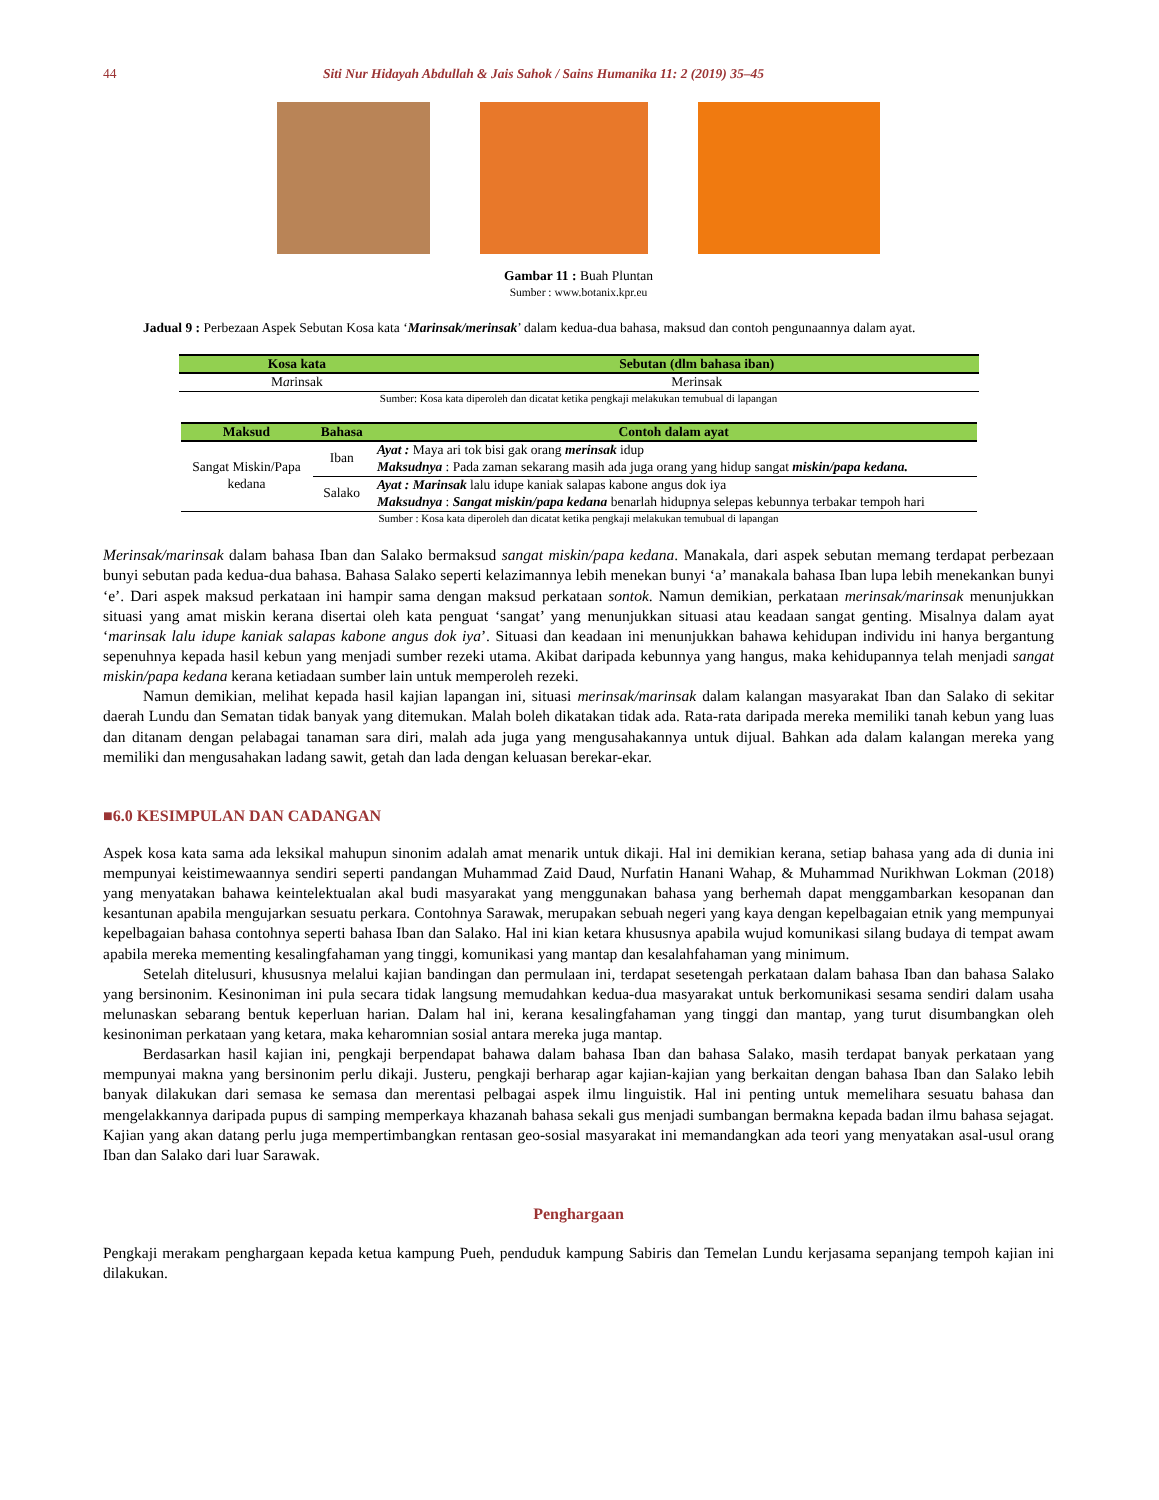44 Siti Nur Hidayah Abdullah & Jais Sahok / Sains Humanika 11: 2 (2019) 35–45
Gambar 11 : Buah Pluntan
Sumber : www.botanix.kpr.eu
Jadual 9 : Perbezaan Aspek Sebutan Kosa kata ‘Marinsak/merinsak’ dalam kedua-dua bahasa, maksud dan contoh pengunaannya dalam ayat.
| Kosa kata | Sebutan (dlm bahasa iban) |
| --- | --- |
| M a rinsak | M e rinsak |
| Sumber: Kosa kata diperoleh dan dicatat ketika pengkaji melakukan temubual di lapangan | |
| Maksud | Bahasa | Contoh dalam ayat |
| --- | --- | --- |
| Sangat Miskin/Papa kedana | Iban | Ayat : Maya ari tok bisi gak orang merinsak idup Maksudnya : Pada zaman sekarang masih ada juga orang yang hidup sangat miskin/papa kedana. |
| | Salako | Ayat : Marinsak lalu idupe kaniak salapas kabone angus dok iya Maksudnya : Sangat miskin/papa kedana benarlah hidupnya selepas kebunnya terbakar tempoh hari |
| Sumber : Kosa kata diperoleh dan dicatat ketika pengkaji melakukan temubual di lapangan | | |
Merinsak/marinsak dalam bahasa Iban dan Salako bermaksud sangat miskin/papa kedana. Manakala, dari aspek sebutan memang terdapat perbezaan bunyi sebutan pada kedua-dua bahasa. Bahasa Salako seperti kelazimannya lebih menekan bunyi ‘a’ manakala bahasa Iban lupa lebih menekankan bunyi ‘e’. Dari aspek maksud perkataan ini hampir sama dengan maksud perkataan sontok. Namun demikian, perkataan merinsak/marinsak menunjukkan situasi yang amat miskin kerana disertai oleh kata penguat ‘sangat’ yang menunjukkan situasi atau keadaan sangat genting. Misalnya dalam ayat ‘marinsak lalu idupe kaniak salapas kabone angus dok iya’. Situasi dan keadaan ini menunjukkan bahawa kehidupan individu ini hanya bergantung sepenuhnya kepada hasil kebun yang menjadi sumber rezeki utama. Akibat daripada kebunnya yang hangus, maka kehidupannya telah menjadi sangat miskin/papa kedana kerana ketiadaan sumber lain untuk memperoleh rezeki.
Namun demikian, melihat kepada hasil kajian lapangan ini, situasi merinsak/marinsak dalam kalangan masyarakat Iban dan Salako di sekitar daerah Lundu dan Sematan tidak banyak yang ditemukan. Malah boleh dikatakan tidak ada. Rata-rata daripada mereka memiliki tanah kebun yang luas dan ditanam dengan pelabagai tanaman sara diri, malah ada juga yang mengusahakannya untuk dijual. Bahkan ada dalam kalangan mereka yang memiliki dan mengusahakan ladang sawit, getah dan lada dengan keluasan berekar-ekar.
■6.0 KESIMPULAN DAN CADANGAN
Aspek kosa kata sama ada leksikal mahupun sinonim adalah amat menarik untuk dikaji. Hal ini demikian kerana, setiap bahasa yang ada di dunia ini mempunyai keistimewaannya sendiri seperti pandangan Muhammad Zaid Daud, Nurfatin Hanani Wahap, & Muhammad Nurikhwan Lokman (2018) yang menyatakan bahawa keintelektualan akal budi masyarakat yang menggunakan bahasa yang berhemah dapat menggambarkan kesopanan dan kesantunan apabila mengujarkan sesuatu perkara. Contohnya Sarawak, merupakan sebuah negeri yang kaya dengan kepelbagaian etnik yang mempunyai kepelbagaian bahasa contohnya seperti bahasa Iban dan Salako. Hal ini kian ketara khususnya apabila wujud komunikasi silang budaya di tempat awam apabila mereka mementing kesalingfahaman yang tinggi, komunikasi yang mantap dan kesalahfahaman yang minimum.
Setelah ditelusuri, khususnya melalui kajian bandingan dan permulaan ini, terdapat sesetengah perkataan dalam bahasa Iban dan bahasa Salako yang bersinonim. Kesinoniman ini pula secara tidak langsung memudahkan kedua-dua masyarakat untuk berkomunikasi sesama sendiri dalam usaha melunaskan sebarang bentuk keperluan harian. Dalam hal ini, kerana kesalingfahaman yang tinggi dan mantap, yang turut disumbangkan oleh kesinoniman perkataan yang ketara, maka keharomnian sosial antara mereka juga mantap.
Berdasarkan hasil kajian ini, pengkaji berpendapat bahawa dalam bahasa Iban dan bahasa Salako, masih terdapat banyak perkataan yang mempunyai makna yang bersinonim perlu dikaji. Justeru, pengkaji berharap agar kajian-kajian yang berkaitan dengan bahasa Iban dan Salako lebih banyak dilakukan dari semasa ke semasa dan merentasi pelbagai aspek ilmu linguistik. Hal ini penting untuk memelihara sesuatu bahasa dan mengelakkannya daripada pupus di samping memperkaya khazanah bahasa sekali gus menjadi sumbangan bermakna kepada badan ilmu bahasa sejagat. Kajian yang akan datang perlu juga mempertimbangkan rentasan geo-sosial masyarakat ini memandangkan ada teori yang menyatakan asal-usul orang Iban dan Salako dari luar Sarawak.
Penghargaan
Pengkaji merakam penghargaan kepada ketua kampung Pueh, penduduk kampung Sabiris dan Temelan Lundu kerjasama sepanjang tempoh kajian ini dilakukan.